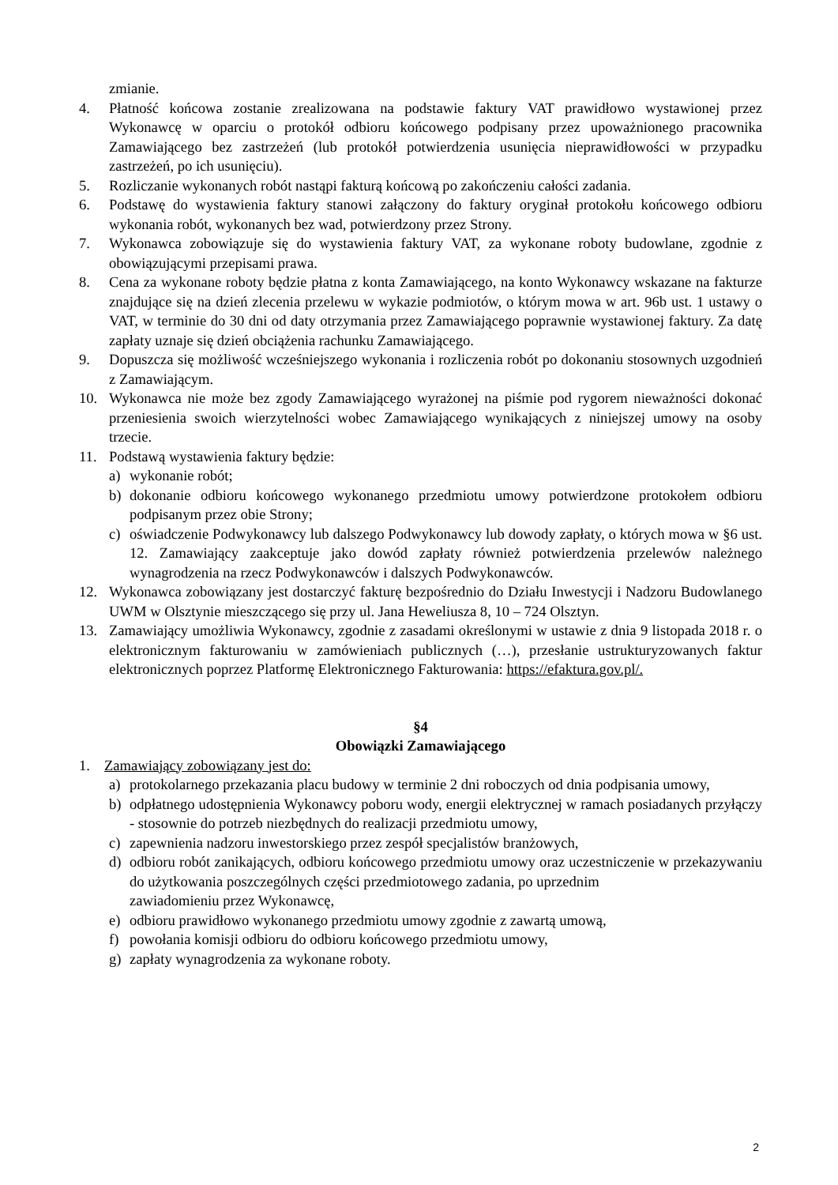zmianie.
4. Płatność końcowa zostanie zrealizowana na podstawie faktury VAT prawidłowo wystawionej przez Wykonawcę w oparciu o protokół odbioru końcowego podpisany przez upoważnionego pracownika Zamawiającego bez zastrzeżeń (lub protokół potwierdzenia usunięcia nieprawidłowości w przypadku zastrzeżeń, po ich usunięciu).
5. Rozliczanie wykonanych robót nastąpi fakturą końcową po zakończeniu całości zadania.
6. Podstawę do wystawienia faktury stanowi załączony do faktury oryginał protokołu końcowego odbioru wykonania robót, wykonanych bez wad, potwierdzony przez Strony.
7. Wykonawca zobowiązuje się do wystawienia faktury VAT, za wykonane roboty budowlane, zgodnie z obowiązującymi przepisami prawa.
8. Cena za wykonane roboty będzie płatna z konta Zamawiającego, na konto Wykonawcy wskazane na fakturze znajdujące się na dzień zlecenia przelewu w wykazie podmiotów, o którym mowa w art. 96b ust. 1 ustawy o VAT, w terminie do 30 dni od daty otrzymania przez Zamawiającego poprawnie wystawionej faktury. Za datę zapłaty uznaje się dzień obciążenia rachunku Zamawiającego.
9. Dopuszcza się możliwość wcześniejszego wykonania i rozliczenia robót po dokonaniu stosownych uzgodnień z Zamawiającym.
10. Wykonawca nie może bez zgody Zamawiającego wyrażonej na piśmie pod rygorem nieważności dokonać przeniesienia swoich wierzytelności wobec Zamawiającego wynikających z niniejszej umowy na osoby trzecie.
11. Podstawą wystawienia faktury będzie:
a) wykonanie robót;
b) dokonanie odbioru końcowego wykonanego przedmiotu umowy potwierdzone protokołem odbioru podpisanym przez obie Strony;
c) oświadczenie Podwykonawcy lub dalszego Podwykonawcy lub dowody zapłaty, o których mowa w §6 ust. 12. Zamawiający zaakceptuje jako dowód zapłaty również potwierdzenia przelewów należnego wynagrodzenia na rzecz Podwykonawców i dalszych Podwykonawców.
12. Wykonawca zobowiązany jest dostarczyć fakturę bezpośrednio do Działu Inwestycji i Nadzoru Budowlanego UWM w Olsztynie mieszczącego się przy ul. Jana Heweliusza 8, 10 – 724 Olsztyn.
13. Zamawiający umożliwia Wykonawcy, zgodnie z zasadami określonymi w ustawie z dnia 9 listopada 2018 r. o elektronicznym fakturowaniu w zamówieniach publicznych (…), przesłanie ustrukturyzowanych faktur elektronicznych poprzez Platformę Elektronicznego Fakturowania: https://efaktura.gov.pl/.
§4
Obowiązki Zamawiającego
1. Zamawiający zobowiązany jest do:
a) protokolarnego przekazania placu budowy w terminie 2 dni roboczych od dnia podpisania umowy,
b) odpłatnego udostępnienia Wykonawcy poboru wody, energii elektrycznej w ramach posiadanych przyłączy - stosownie do potrzeb niezbędnych do realizacji przedmiotu umowy,
c) zapewnienia nadzoru inwestorskiego przez zespół specjalistów branżowych,
d) odbioru robót zanikających, odbioru końcowego przedmiotu umowy oraz uczestniczenie w przekazywaniu do użytkowania poszczególnych części przedmiotowego zadania, po uprzednim
zawiadomieniu przez Wykonawcę,
e) odbioru prawidłowo wykonanego przedmiotu umowy zgodnie z zawartą umową,
f) powołania komisji odbioru do odbioru końcowego przedmiotu umowy,
g) zapłaty wynagrodzenia za wykonane roboty.
2